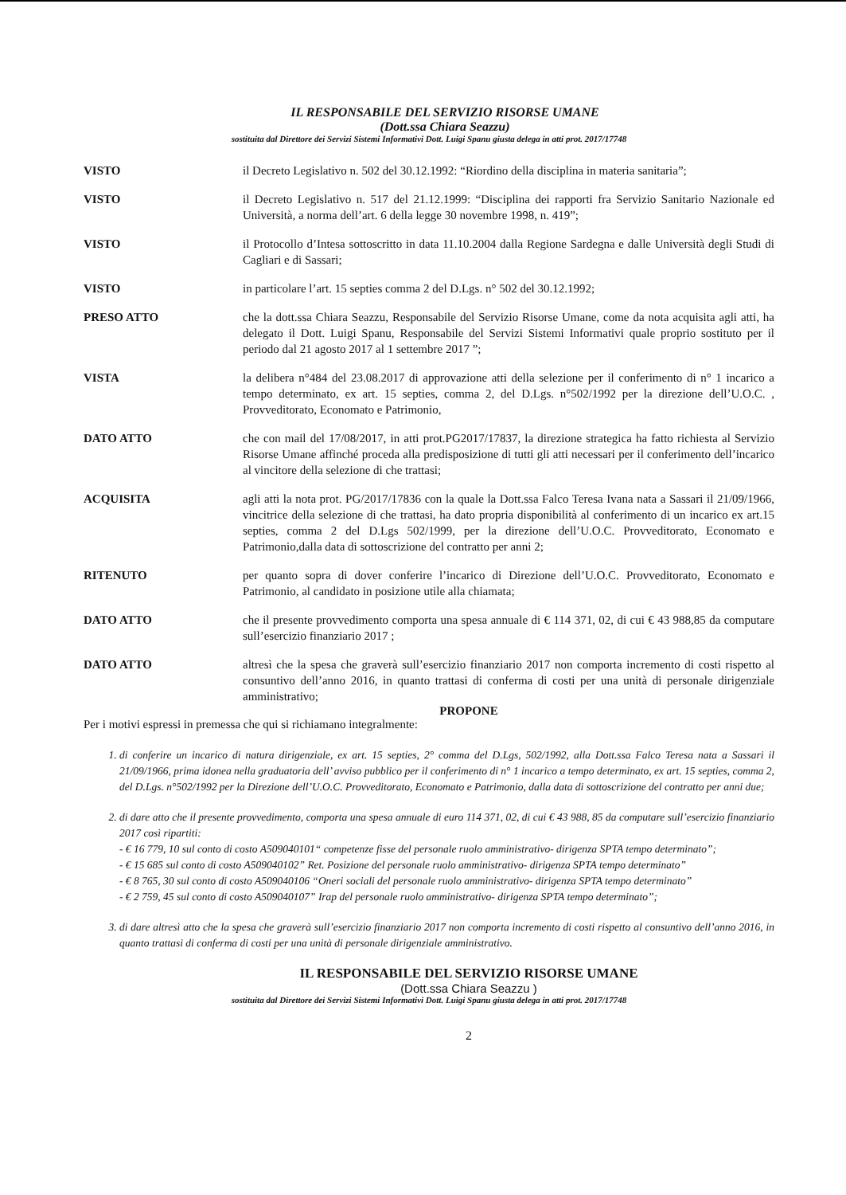IL RESPONSABILE DEL SERVIZIO RISORSE UMANE
(Dott.ssa Chiara Seazzu)
sostituita dal Direttore dei Servizi Sistemi Informativi Dott. Luigi Spanu giusta delega in atti prot. 2017/17748
VISTO il Decreto Legislativo n. 502 del 30.12.1992: “Riordino della disciplina in materia sanitaria”;
VISTO il Decreto Legislativo n. 517 del 21.12.1999: “Disciplina dei rapporti fra Servizio Sanitario Nazionale ed Università, a norma dell’art. 6 della legge 30 novembre 1998, n. 419”;
VISTO il Protocollo d’Intesa sottoscritto in data 11.10.2004 dalla Regione Sardegna e dalle Università degli Studi di Cagliari e di Sassari;
VISTO in particolare l’art. 15 septies comma 2 del D.Lgs. n° 502 del 30.12.1992;
PRESO ATTO che la dott.ssa Chiara Seazzu, Responsabile del Servizio Risorse Umane, come da nota acquisita agli atti, ha delegato il Dott. Luigi Spanu, Responsabile del Servizi Sistemi Informativi quale proprio sostituto per il periodo dal 21 agosto 2017 al 1 settembre 2017 ”;
VISTA la delibera n°484 del 23.08.2017 di approvazione atti della selezione per il conferimento di n° 1 incarico a tempo determinato, ex art. 15 septies, comma 2, del D.Lgs. n°502/1992 per la direzione dell’U.O.C. , Provveditorato, Economato e Patrimonio,
DATO ATTO che con mail del 17/08/2017, in atti prot.PG2017/17837, la direzione strategica ha fatto richiesta al Servizio Risorse Umane affinché proceda alla predisposizione di tutti gli atti necessari per il conferimento dell’incarico al vincitore della selezione di che trattasi;
ACQUISITA agli atti la nota prot. PG/2017/17836 con la quale la Dott.ssa Falco Teresa Ivana nata a Sassari il 21/09/1966, vincitrice della selezione di che trattasi, ha dato propria disponibilità al conferimento di un incarico ex art.15 septies, comma 2 del D.Lgs 502/1999, per la direzione dell’U.O.C. Provveditorato, Economato e Patrimonio,dalla data di sottoscrizione del contratto per anni 2;
RITENUTO per quanto sopra di dover conferire l’incarico di Direzione dell’U.O.C. Provveditorato, Economato e Patrimonio, al candidato in posizione utile alla chiamata;
DATO ATTO che il presente provvedimento comporta una spesa annuale di € 114 371, 02, di cui € 43 988,85 da computare sull’esercizio finanziario 2017 ;
DATO ATTO altresì che la spesa che graverà sull’esercizio finanziario 2017 non comporta incremento di costi rispetto al consuntivo dell’anno 2016, in quanto trattasi di conferma di costi per una unità di personale dirigenziale amministrativo;
PROPONE
Per i motivi espressi in premessa che qui si richiamano integralmente:
1. di conferire un incarico di natura dirigenziale, ex art. 15 septies, 2° comma del D.Lgs, 502/1992, alla Dott.ssa Falco Teresa nata a Sassari il 21/09/1966, prima idonea nella graduatoria dell’ avviso pubblico per il conferimento di n° 1 incarico a tempo determinato, ex art. 15 septies, comma 2, del D.Lgs. n°502/1992 per la Direzione dell’U.O.C. Provveditorato, Economato e Patrimonio, dalla data di sottoscrizione del contratto per anni due;
2. di dare atto che il presente provvedimento, comporta una spesa annuale di euro 114 371, 02, di cui € 43 988, 85 da computare sull’esercizio finanziario 2017 così ripartiti:
- € 16 779, 10 sul conto di costo A509040101“ competenze fisse del personale ruolo amministrativo- dirigenza SPTA tempo determinato”;
- € 15 685 sul conto di costo A509040102” Ret. Posizione del personale ruolo amministrativo- dirigenza SPTA tempo determinato”
- € 8 765, 30 sul conto di costo A509040106 “Oneri sociali del personale ruolo amministrativo- dirigenza SPTA tempo determinato”
- € 2 759, 45 sul conto di costo A509040107” Irap del personale ruolo amministrativo- dirigenza SPTA tempo determinato”;
3. di dare altresì atto che la spesa che graverà sull’esercizio finanziario 2017 non comporta incremento di costi rispetto al consuntivo dell’anno 2016, in quanto trattasi di conferma di costi per una unità di personale dirigenziale amministrativo.
IL RESPONSABILE DEL SERVIZIO RISORSE UMANE
(Dott.ssa Chiara Seazzu )
sostituita dal Direttore dei Servizi Sistemi Informativi Dott. Luigi Spanu giusta delega in atti prot. 2017/17748
2